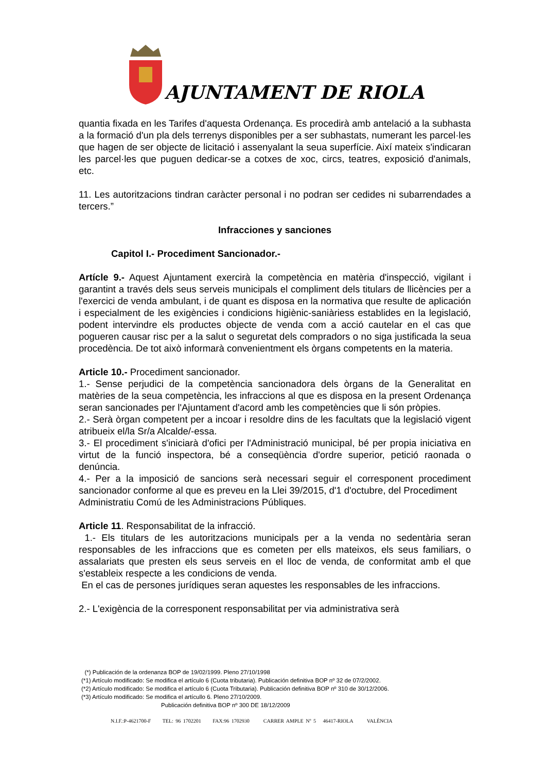AJUNTAMENT DE RIOLA
quantia fixada en les Tarifes d'aquesta Ordenança. Es procedirà amb antelació a la subhasta a la formació d'un pla dels terrenys disponibles per a ser subhastats, numerant les parcel·les que hagen de ser objecte de licitació i assenyalant la seua superfície. Així mateix s'indicaran les parcel·les que puguen dedicar-se a cotxes de xoc, circs, teatres, exposició d'animals, etc.
11. Les autoritzacions tindran caràcter personal i no podran ser cedides ni subarrendades a tercers.”
Infracciones y sanciones
Capitol I.- Procediment Sancionador.-
Artícle 9.- Aquest Ajuntament exercirà la competència en matèria d'inspecció, vigilant i garantint a través dels seus serveis municipals el compliment dels titulars de llicències per a l'exercici de venda ambulant, i de quant es disposa en la normativa que resulte de aplicación i especialment de les exigències i condicions higiènic-saniàriess establides en la legislació, podent intervindre els productes objecte de venda com a acció cautelar en el cas que pogueren causar risc per a la salut o seguretat dels compradors o no siga justificada la seua procedència. De tot això informarà convenientment els òrgans competents en la materia.
Article 10.- Procediment sancionador.
1.- Sense perjudici de la competència sancionadora dels òrgans de la Generalitat en matèries de la seua competència, les infraccions al que es disposa en la present Ordenança seran sancionades per l'Ajuntament d'acord amb les competències que li són pròpies.
2.- Serà òrgan competent per a incoar i resoldre dins de les facultats que la legislació vigent atribueix el/la Sr/a Alcalde/-essa.
3.- El procediment s'iniciarà d'ofici per l'Administració municipal, bé per propia iniciativa en virtut de la funció inspectora, bé a conseqüència d'ordre superior, petició raonada o denúncia.
4.- Per a la imposició de sancions serà necessari seguir el corresponent procediment sancionador conforme al que es preveu en la Llei 39/2015, d'1 d'octubre, del Procediment
Administratiu Comú de les Administracions Públiques.
Article 11. Responsabilitat de la infracció.
1.- Els titulars de les autoritzacions municipals per a la venda no sedentària seran responsables de les infraccions que es cometen per ells mateixos, els seus familiars, o assalariats que presten els seus serveis en el lloc de venda, de conformitat amb el que s'estableix respecte a les condicions de venda.
En el cas de persones jurídiques seran aquestes les responsables de les infraccions.
2.- L'exigència de la corresponent responsabilitat per via administrativa serà
(*) Publicación de la ordenanza BOP de 19/02/1999. Pleno 27/10/1998
(*1) Artículo modificado: Se modifica el artículo 6 (Cuota tributaria). Publicación definitiva BOP nº 32 de 07/2/2002.
(*2) Artículo modificado: Se modifica el artículo 6 (Cuota Tributaria). Publicación definitiva BOP nº 310 de 30/12/2006.
(*3) Artículo modificado: Se modifica el artícullo 6. Pleno 27/10/2009.
Publicación definitiva BOP nº 300 DE 18/12/2009
N.I.F.:P-4621700-F TEL: 96 1702201 FAX:96 1702930 CARRER AMPLE Nº 5 46417-RIOLA VALÈNCIA